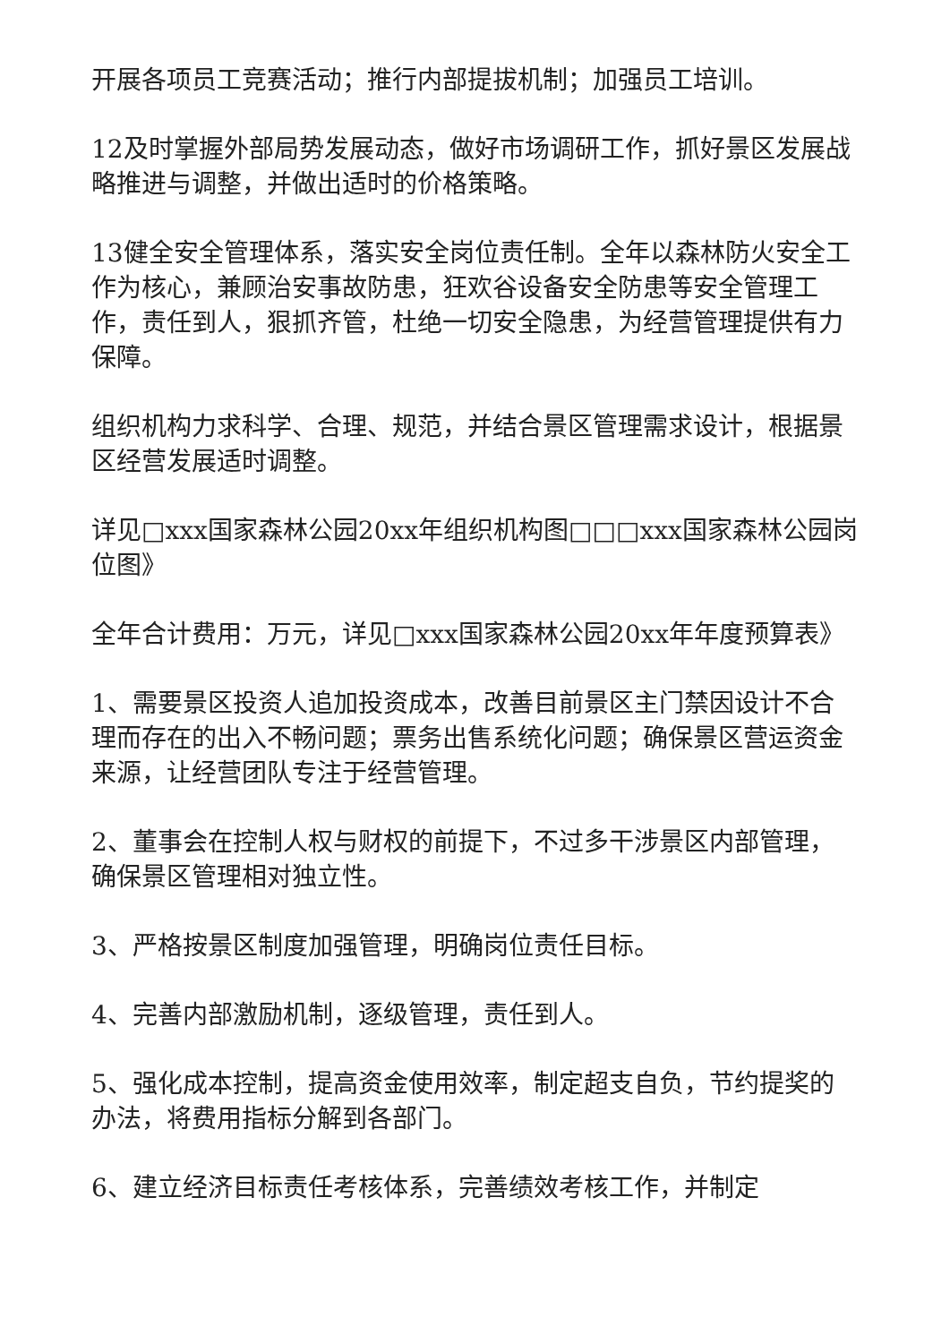开展各项员工竞赛活动；推行内部提拔机制；加强员工培训。
12及时掌握外部局势发展动态，做好市场调研工作，抓好景区发展战略推进与调整，并做出适时的价格策略。
13健全安全管理体系，落实安全岗位责任制。全年以森林防火安全工作为核心，兼顾治安事故防患，狂欢谷设备安全防患等安全管理工作，责任到人，狠抓齐管，杜绝一切安全隐患，为经营管理提供有力保障。
组织机构力求科学、合理、规范，并结合景区管理需求设计，根据景区经营发展适时调整。
详见□xxx国家森林公园20xx年组织机构图□□□xxx国家森林公园岗位图》
全年合计费用：万元，详见□xxx国家森林公园20xx年年度预算表》
1、需要景区投资人追加投资成本，改善目前景区主门禁因设计不合理而存在的出入不畅问题；票务出售系统化问题；确保景区营运资金来源，让经营团队专注于经营管理。
2、董事会在控制人权与财权的前提下，不过多干涉景区内部管理，确保景区管理相对独立性。
3、严格按景区制度加强管理，明确岗位责任目标。
4、完善内部激励机制，逐级管理，责任到人。
5、强化成本控制，提高资金使用效率，制定超支自负，节约提奖的办法，将费用指标分解到各部门。
6、建立经济目标责任考核体系，完善绩效考核工作，并制定